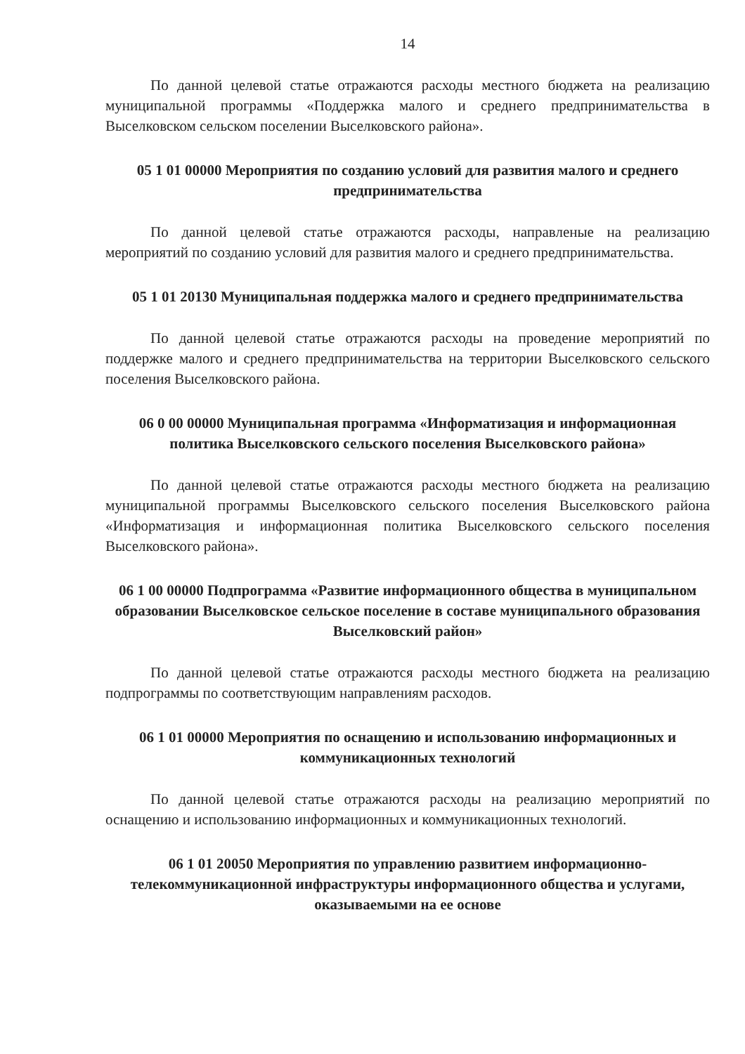14
По данной целевой статье отражаются расходы местного бюджета на реализацию муниципальной программы «Поддержка малого и среднего предпринимательства в Выселковском сельском поселении Выселковского района».
05 1 01 00000 Мероприятия по созданию условий для развития малого и среднего предпринимательства
По данной целевой статье отражаются расходы, направленые на реализацию мероприятий по созданию условий для развития малого и среднего предпринимательства.
05 1 01 20130 Муниципальная поддержка малого и среднего предпринимательства
По данной целевой статье отражаются расходы на проведение мероприятий по поддержке малого и среднего предпринимательства на территории Выселковского сельского поселения Выселковского района.
06 0 00 00000 Муниципальная программа «Информатизация и информационная политика Выселковского сельского поселения Выселковского района»
По данной целевой статье отражаются расходы местного бюджета на реализацию муниципальной программы Выселковского сельского поселения Выселковского района «Информатизация и информационная политика Выселковского сельского поселения Выселковского района».
06 1 00 00000 Подпрограмма «Развитие информационного общества в муниципальном образовании Выселковское сельское поселение в составе муниципального образования Выселковский район»
По данной целевой статье отражаются расходы местного бюджета на реализацию подпрограммы по соответствующим направлениям расходов.
06 1 01 00000 Мероприятия по оснащению и использованию информационных и коммуникационных технологий
По данной целевой статье отражаются расходы на реализацию мероприятий по оснащению и использованию информационных и коммуникационных технологий.
06 1 01 20050 Мероприятия по управлению развитием информационно-телекоммуникационной инфраструктуры информационного общества и услугами, оказываемыми на ее основе